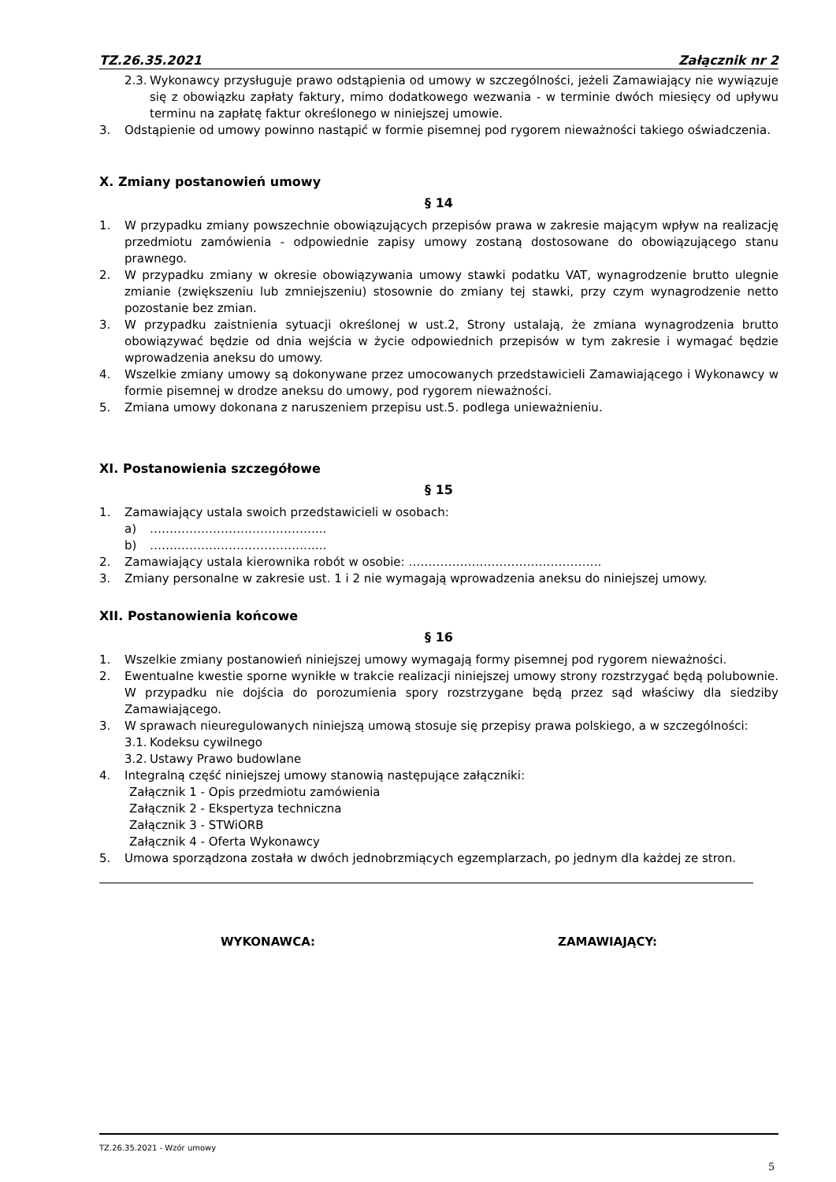TZ.26.35.2021 Załącznik nr 2
2.3. Wykonawcy przysługuje prawo odstąpienia od umowy w szczególności, jeżeli Zamawiający nie wywiązuje się z obowiązku zapłaty faktury, mimo dodatkowego wezwania - w terminie dwóch miesięcy od upływu terminu na zapłatę faktur określonego w niniejszej umowie.
3. Odstąpienie od umowy powinno nastąpić w formie pisemnej pod rygorem nieważności takiego oświadczenia.
X. Zmiany postanowień umowy
§ 14
1. W przypadku zmiany powszechnie obowiązujących przepisów prawa w zakresie mającym wpływ na realizację przedmiotu zamówienia - odpowiednie zapisy umowy zostaną dostosowane do obowiązującego stanu prawnego.
2. W przypadku zmiany w okresie obowiązywania umowy stawki podatku VAT, wynagrodzenie brutto ulegnie zmianie (zwiększeniu lub zmniejszeniu) stosownie do zmiany tej stawki, przy czym wynagrodzenie netto pozostanie bez zmian.
3. W przypadku zaistnienia sytuacji określonej w ust.2, Strony ustalają, że zmiana wynagrodzenia brutto obowiązywać będzie od dnia wejścia w życie odpowiednich przepisów w tym zakresie i wymagać będzie wprowadzenia aneksu do umowy.
4. Wszelkie zmiany umowy są dokonywane przez umocowanych przedstawicieli Zamawiającego i Wykonawcy w formie pisemnej w drodze aneksu do umowy, pod rygorem nieważności.
5. Zmiana umowy dokonana z naruszeniem przepisu ust.5. podlega unieważnieniu.
XI. Postanowienia szczegółowe
§ 15
1. Zamawiający ustala swoich przedstawicieli w osobach:
a) ……………………………………...
b) ……………………………………...
2. Zamawiający ustala kierownika robót w osobie: ………………………………………….
3. Zmiany personalne w zakresie ust. 1 i 2 nie wymagają wprowadzenia aneksu do niniejszej umowy.
XII. Postanowienia końcowe
§ 16
1. Wszelkie zmiany postanowień niniejszej umowy wymagają formy pisemnej pod rygorem nieważności.
2. Ewentualne kwestie sporne wynikłe w trakcie realizacji niniejszej umowy strony rozstrzygać będą polubownie. W przypadku nie dojścia do porozumienia spory rozstrzygane będą przez sąd właściwy dla siedziby Zamawiającego.
3. W sprawach nieuregulowanych niniejszą umową stosuje się przepisy prawa polskiego, a w szczególności:
3.1. Kodeksu cywilnego
3.2. Ustawy Prawo budowlane
4. Integralną część niniejszej umowy stanowią następujące załączniki:
Załącznik 1 - Opis przedmiotu zamówienia
Załącznik 2 - Ekspertyza techniczna
Załącznik 3 - STWiORB
Załącznik 4 - Oferta Wykonawcy
5. Umowa sporządzona została w dwóch jednobrzmiących egzemplarzach, po jednym dla każdej ze stron.
WYKONAWCA: ZAMAWIAJĄCY:
TZ.26.35.2021 - Wzór umowy
5